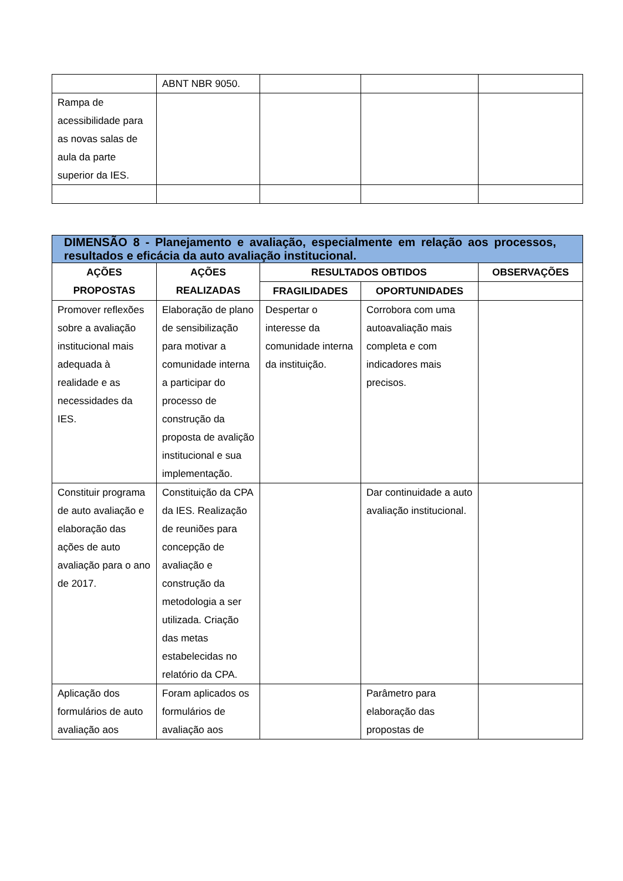| | ABNT NBR 9050. | | | |
| Rampa de acessibilidade para as novas salas de aula da parte superior da IES. | | | | |
| DIMENSÃO 8 - Planejamento e avaliação, especialmente em relação aos processos, resultados e eficácia da auto avaliação institucional. | | | | |
| AÇÕES PROPOSTAS | AÇÕES REALIZADAS | RESULTADOS OBTIDOS | | OBSERVAÇÕES |
| | | FRAGILIDADES | OPORTUNIDADES | |
| Promover reflexões sobre a avaliação institucional mais adequada à realidade e as necessidades da IES. | Elaboração de plano de sensibilização para motivar a comunidade interna a participar do processo de construção da proposta de avalição institucional e sua implementação. | Despertar o interesse da comunidade interna da instituição. | Corrobora com uma autoavaliação mais completa e com indicadores mais precisos. | |
| Constituir programa de auto avaliação e elaboração das ações de auto avaliação para o ano de 2017. | Constituição da CPA da IES. Realização de reuniões para concepção de avaliação e construção da metodologia a ser utilizada. Criação das metas estabelecidas no relatório da CPA. | | Dar continuidade a auto avaliação institucional. | |
| Aplicação dos formulários de auto avaliação aos | Foram aplicados os formulários de avaliação aos | | Parâmetro para elaboração das propostas de | |